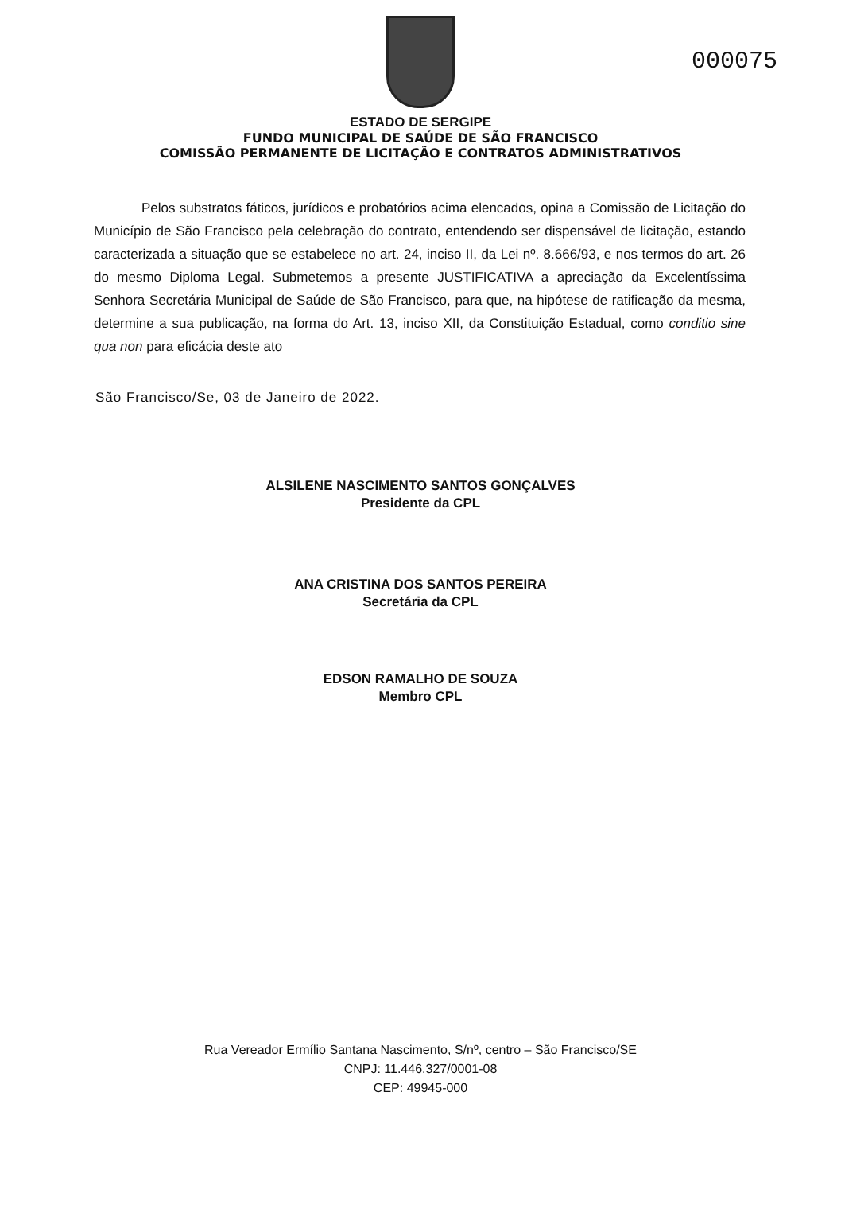000075
ESTADO DE SERGIPE
FUNDO MUNICIPAL DE SAÚDE DE SÃO FRANCISCO
COMISSÃO PERMANENTE DE LICITAÇÃO E CONTRATOS ADMINISTRATIVOS
Pelos substratos fáticos, jurídicos e probatórios acima elencados, opina a Comissão de Licitação do Município de São Francisco pela celebração do contrato, entendendo ser dispensável de licitação, estando caracterizada a situação que se estabelece no art. 24, inciso II, da Lei nº. 8.666/93, e nos termos do art. 26 do mesmo Diploma Legal. Submetemos a presente JUSTIFICATIVA a apreciação da Excelentíssima Senhora Secretária Municipal de Saúde de São Francisco, para que, na hipótese de ratificação da mesma, determine a sua publicação, na forma do Art. 13, inciso XII, da Constituição Estadual, como conditio sine qua non para eficácia deste ato
São Francisco/Se, 03 de Janeiro de 2022.
ALSILENE NASCIMENTO SANTOS GONÇALVES
Presidente da CPL
ANA CRISTINA DOS SANTOS PEREIRA
Secretária da CPL
EDSON RAMALHO DE SOUZA
Membro CPL
Rua Vereador Ermílio Santana Nascimento, S/nº, centro – São Francisco/SE
CNPJ: 11.446.327/0001-08
CEP: 49945-000